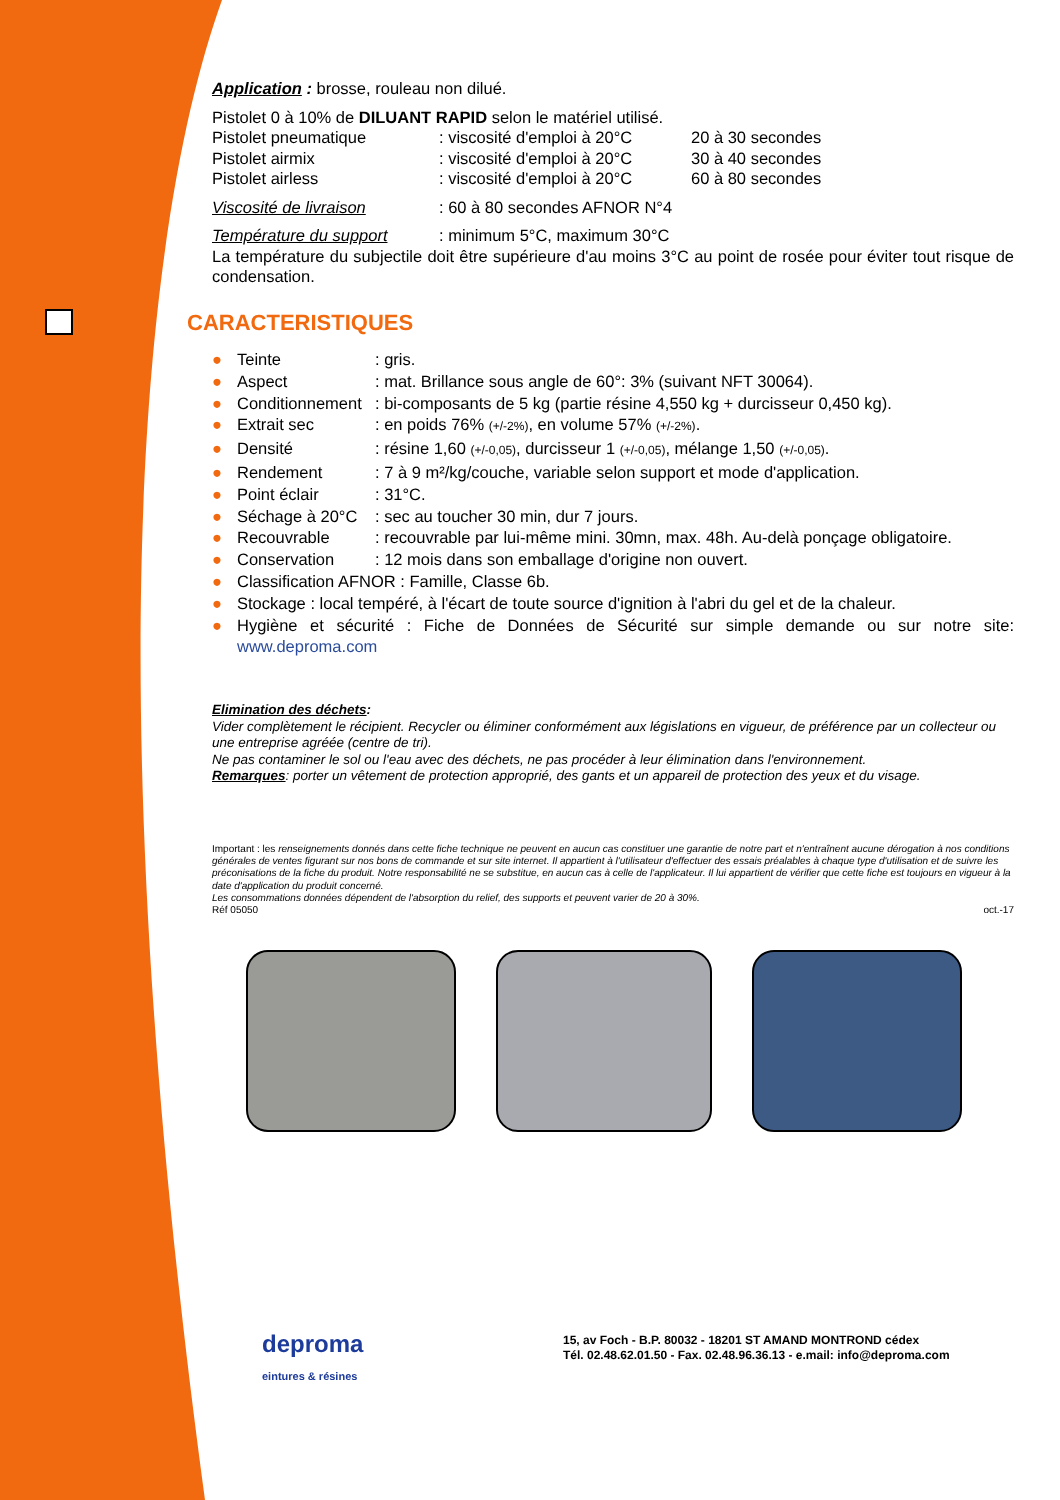Application : brosse, rouleau non dilué.
Pistolet 0 à 10% de DILUANT RAPID selon le matériel utilisé.
| Pistolet pneumatique | : viscosité d'emploi à 20°C | 20 à 30 secondes |
| Pistolet airmix | : viscosité d'emploi à 20°C | 30 à 40 secondes |
| Pistolet airless | : viscosité d'emploi à 20°C | 60 à 80 secondes |
| Viscosité de livraison | : 60 à 80 secondes AFNOR N°4 | |
| Température du support | : minimum 5°C, maximum 30°C | |
La température du subjectile doit être supérieure d'au moins 3°C au point de rosée pour éviter tout risque de condensation.
CARACTERISTIQUES
● Teinte: gris.
● Aspect: mat. Brillance sous angle de 60°: 3% (suivant NFT 30064).
● Conditionnement: bi-composants de 5 kg (partie résine 4,550 kg + durcisseur 0,450 kg).
● Extrait sec: en poids 76% (+/-2%), en volume 57% (+/-2%).
● Densité: résine 1,60 (+/-0,05), durcisseur 1 (+/-0,05), mélange 1,50 (+/-0,05).
● Rendement: 7 à 9 m²/kg/couche, variable selon support et mode d'application.
● Point éclair: 31°C.
● Séchage à 20°C: sec au toucher 30 min, dur 7 jours.
● Recouvrable: recouvrable par lui-même mini. 30mn, max. 48h. Au-delà ponçage obligatoire.
● Conservation: 12 mois dans son emballage d'origine non ouvert.
● Classification AFNOR : Famille, Classe 6b.
● Stockage : local tempéré, à l'écart de toute source d'ignition à l'abri du gel et de la chaleur.
● Hygiène et sécurité : Fiche de Données de Sécurité sur simple demande ou sur notre site: www.deproma.com
Elimination des déchets:
Vider complètement le récipient. Recycler ou éliminer conformément aux législations en vigueur, de préférence par un collecteur ou une entreprise agréée (centre de tri).
Ne pas contaminer le sol ou l'eau avec des déchets, ne pas procéder à leur élimination dans l'environnement.
Remarques: porter un vêtement de protection approprié, des gants et un appareil de protection des yeux et du visage.
Important : les renseignements donnés dans cette fiche technique ne peuvent en aucun cas constituer une garantie de notre part et n'entraînent aucune dérogation à nos conditions générales de ventes figurant sur nos bons de commande et sur site internet. Il appartient à l'utilisateur d'effectuer des essais préalables à chaque type d'utilisation et de suivre les préconisations de la fiche du produit. Notre responsabilité ne se substitue, en aucun cas à celle de l'applicateur. Il lui appartient de vérifier que cette fiche est toujours en vigueur à la date d'application du produit concerné.
Les consommations données dépendent de l'absorption du relief, des supports et peuvent varier de 20 à 30%.
Réf 05050 oct.-17
deproma
eintures & résines
15, av Foch - B.P. 80032 - 18201 ST AMAND MONTROND cédex
Tél. 02.48.62.01.50 - Fax. 02.48.96.36.13 - e.mail: info@deproma.com